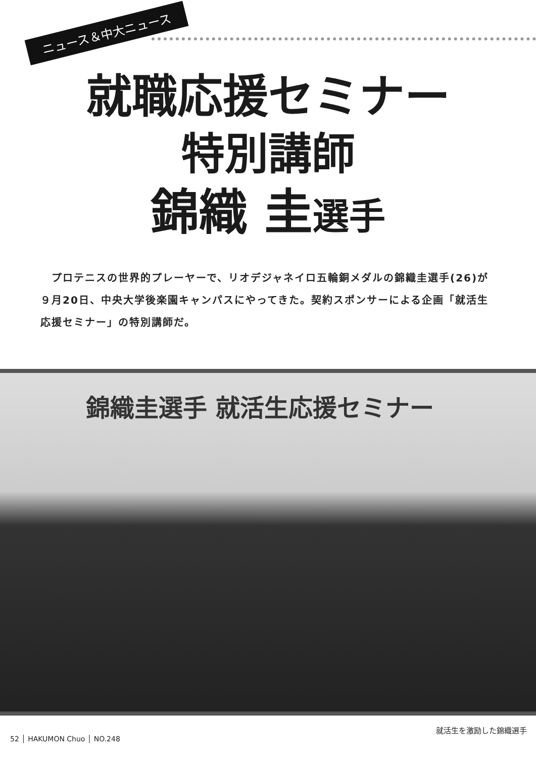ニュース＆中大ニュース
就職応援セミナー
特別講師
錦織 圭選手
　プロテニスの世界的プレーヤーで、リオデジャネイロ五輪銅メダルの錦織圭選手(26)が９月20日、中央大学後楽園キャンパスにやってきた。契約スポンサーによる企画「就活生応援セミナー」の特別講師だ。
錦織圭選手 就活生応援セミナー
就活生を激励した錦織選手
52 │ HAKUMON Chuo │ NO.248